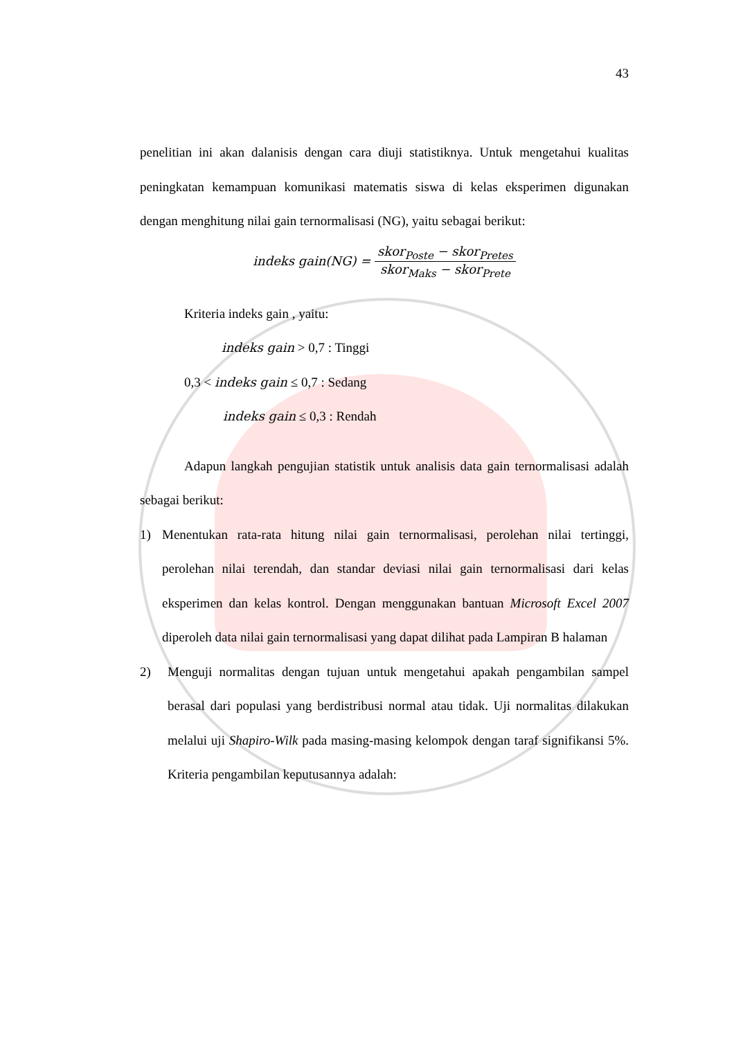43
penelitian ini akan dalanisis dengan cara diuji statistiknya. Untuk mengetahui kualitas peningkatan kemampuan komunikasi matematis siswa di kelas eksperimen digunakan dengan menghitung nilai gain ternormalisasi (NG), yaitu sebagai berikut:
indeks gain(NG) = skor<sub>Poste</sub> − skor<sub>Pretes</sub> skor<sub>Maks</sub> − skor<sub>Prete</sub>
Kriteria indeks gain , yaitu:
indeks gain > 0,7 : Tinggi
0,3 < indeks gain ≤ 0,7 : Sedang
indeks gain ≤ 0,3 : Rendah
Adapun langkah pengujian statistik untuk analisis data gain ternormalisasi adalah sebagai berikut:
1) Menentukan rata-rata hitung nilai gain ternormalisasi, perolehan nilai tertinggi, perolehan nilai terendah, dan standar deviasi nilai gain ternormalisasi dari kelas eksperimen dan kelas kontrol. Dengan menggunakan bantuan Microsoft Excel 2007 diperoleh data nilai gain ternormalisasi yang dapat dilihat pada Lampiran B halaman
2) Menguji normalitas dengan tujuan untuk mengetahui apakah pengambilan sampel berasal dari populasi yang berdistribusi normal atau tidak. Uji normalitas dilakukan melalui uji Shapiro-Wilk pada masing-masing kelompok dengan taraf signifikansi 5%. Kriteria pengambilan keputusannya adalah: